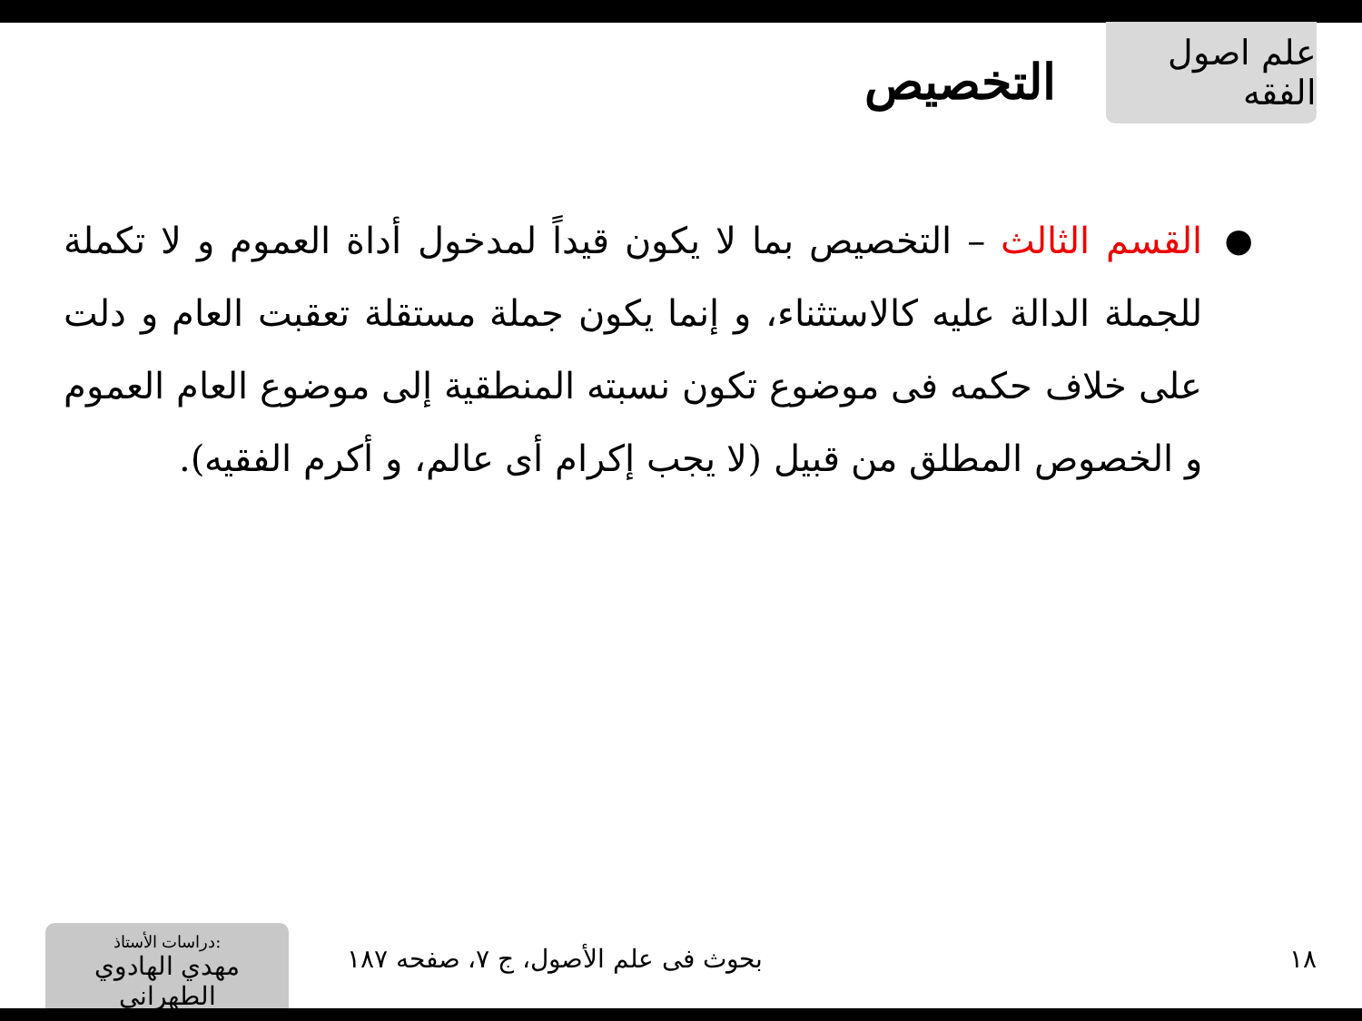علم اصول الفقه
التخصيص
● القسم الثالث – التخصيص بما لا يكون قيداً لمدخول أداة العموم و لا تكملة للجملة الدالة عليه كالاستثناء، و إنما يكون جملة مستقلة تعقبت العام و دلت على خلاف حكمه فى موضوع تكون نسبته المنطقية إلى موضوع العام العموم و الخصوص المطلق من قبيل (لا يجب إكرام أى عالم، و أكرم الفقيه).
١٨
بحوث فى علم الأصول، ج ٧، صفحه ١٨٧
دراسات الأستاذ:
مهدي الهادوي الطهراني